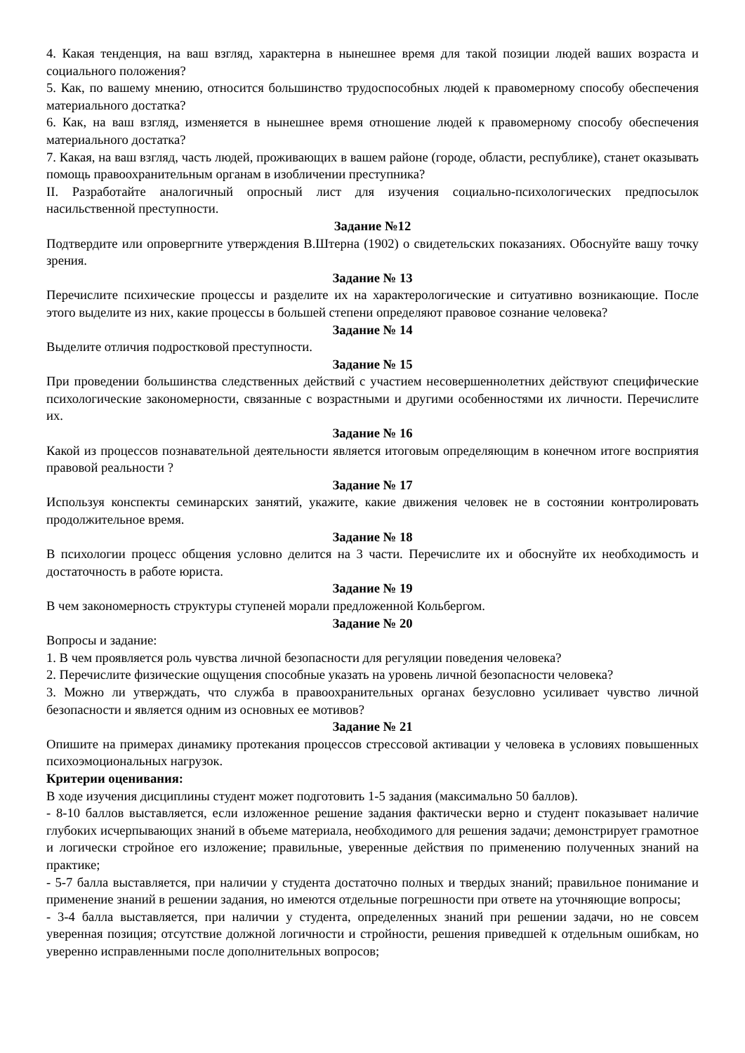4. Какая тенденция, на ваш взгляд, характерна в нынешнее время для такой позиции людей ваших возраста и социального положения?
5. Как, по вашему мнению, относится большинство трудоспособных людей к правомерному способу обеспечения материального достатка?
6. Как, на ваш взгляд, изменяется в нынешнее время отношение людей к правомерному способу обеспечения материального достатка?
7. Какая, на ваш взгляд, часть людей, проживающих в вашем районе (городе, области, республике), станет оказывать помощь правоохранительным органам в изобличении преступника?
II. Разработайте аналогичный опросный лист для изучения социально-психологических предпосылок насильственной преступности.
Задание №12
Подтвердите или опровергните утверждения В.Штерна (1902) о свидетельских показаниях. Обоснуйте вашу точку зрения.
Задание № 13
Перечислите психические процессы и разделите их на характерологические и ситуативно возникающие. После этого выделите из них, какие процессы в большей степени определяют правовое сознание человека?
Задание № 14
Выделите отличия подростковой преступности.
Задание № 15
При проведении большинства следственных действий с участием несовершеннолетних действуют специфические психологические закономерности, связанные с возрастными и другими особенностями их личности. Перечислите их.
Задание № 16
Какой из процессов познавательной деятельности является итоговым определяющим в конечном итоге восприятия правовой реальности ?
Задание № 17
Используя конспекты семинарских занятий, укажите, какие движения человек не в состоянии контролировать продолжительное время.
Задание № 18
В психологии процесс общения условно делится на 3 части. Перечислите их и обоснуйте их необходимость и достаточность в работе юриста.
Задание № 19
В чем закономерность структуры ступеней морали предложенной Кольбергом.
Задание № 20
Вопросы и задание:
1. В чем проявляется роль чувства личной безопасности для регуляции поведения человека?
2. Перечислите физические ощущения способные указать на уровень личной безопасности человека?
3. Можно ли утверждать, что служба в правоохранительных органах безусловно усиливает чувство личной безопасности и является одним из основных ее мотивов?
Задание № 21
Опишите на примерах динамику протекания процессов стрессовой активации у человека в условиях повышенных психоэмоциональных нагрузок.
Критерии оценивания:
В ходе изучения дисциплины студент может подготовить 1-5 задания (максимально 50 баллов).
- 8-10 баллов выставляется, если изложенное решение задания фактически верно и студент показывает наличие глубоких исчерпывающих знаний в объеме материала, необходимого для решения задачи; демонстрирует грамотное и логически стройное его изложение; правильные, уверенные действия по применению полученных знаний на практике;
- 5-7 балла выставляется, при наличии у студента достаточно полных и твердых знаний; правильное понимание и применение знаний в решении задания, но имеются отдельные погрешности при ответе на уточняющие вопросы;
- 3-4 балла выставляется, при наличии у студента, определенных знаний при решении задачи, но не совсем уверенная позиция; отсутствие должной логичности и стройности, решения приведшей к отдельным ошибкам, но уверенно исправленными после дополнительных вопросов;